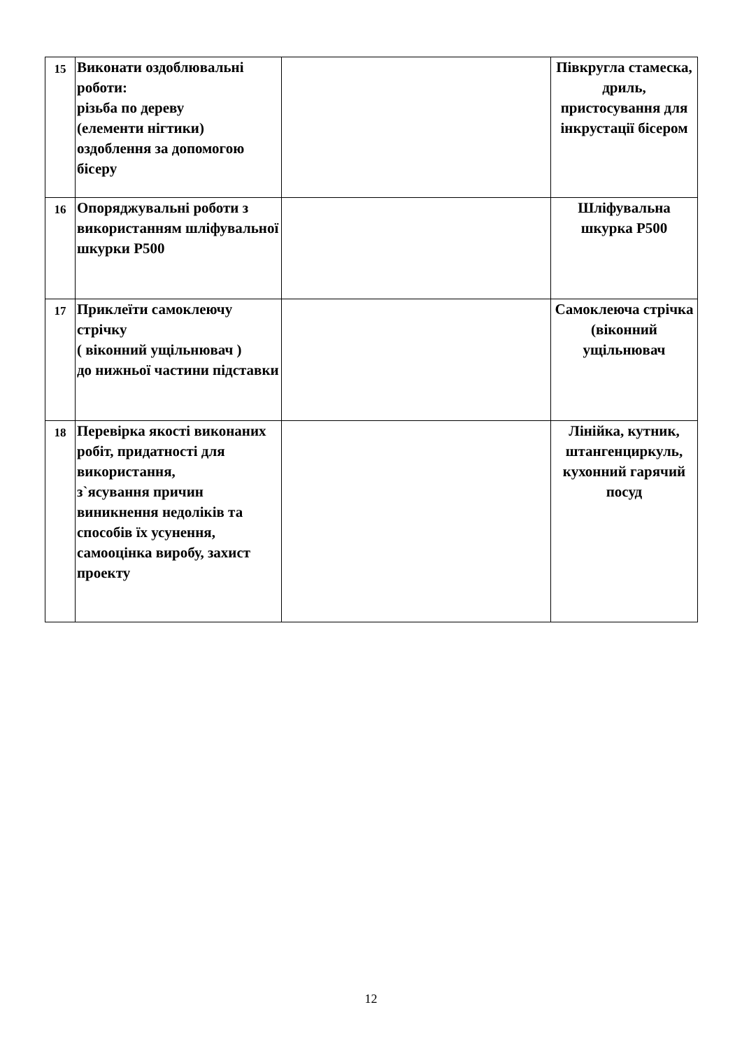| 15 | Виконати оздоблювальні роботи: різьба по дереву (елементи нігтики) оздоблення за допомогою бісеру | | Півкругла стамеска, дриль, пристосування для інкрустації бісером |
| 16 | Опоряджувальні роботи з використанням шліфувальної шкурки Р500 | | Шліфувальна шкурка Р500 |
| 17 | Приклеїти самоклеючу стрічку ( віконний ущільнювач ) до нижньої частини підставки | | Самоклеюча стрічка (віконний ущільнювач |
| 18 | Перевірка якості виконаних робіт, придатності для використання, з`ясування причин виникнення недоліків та способів їх усунення, самооцінка виробу, захист проекту | | Лінійка, кутник, штангенциркуль, кухонний гарячий посуд |
12